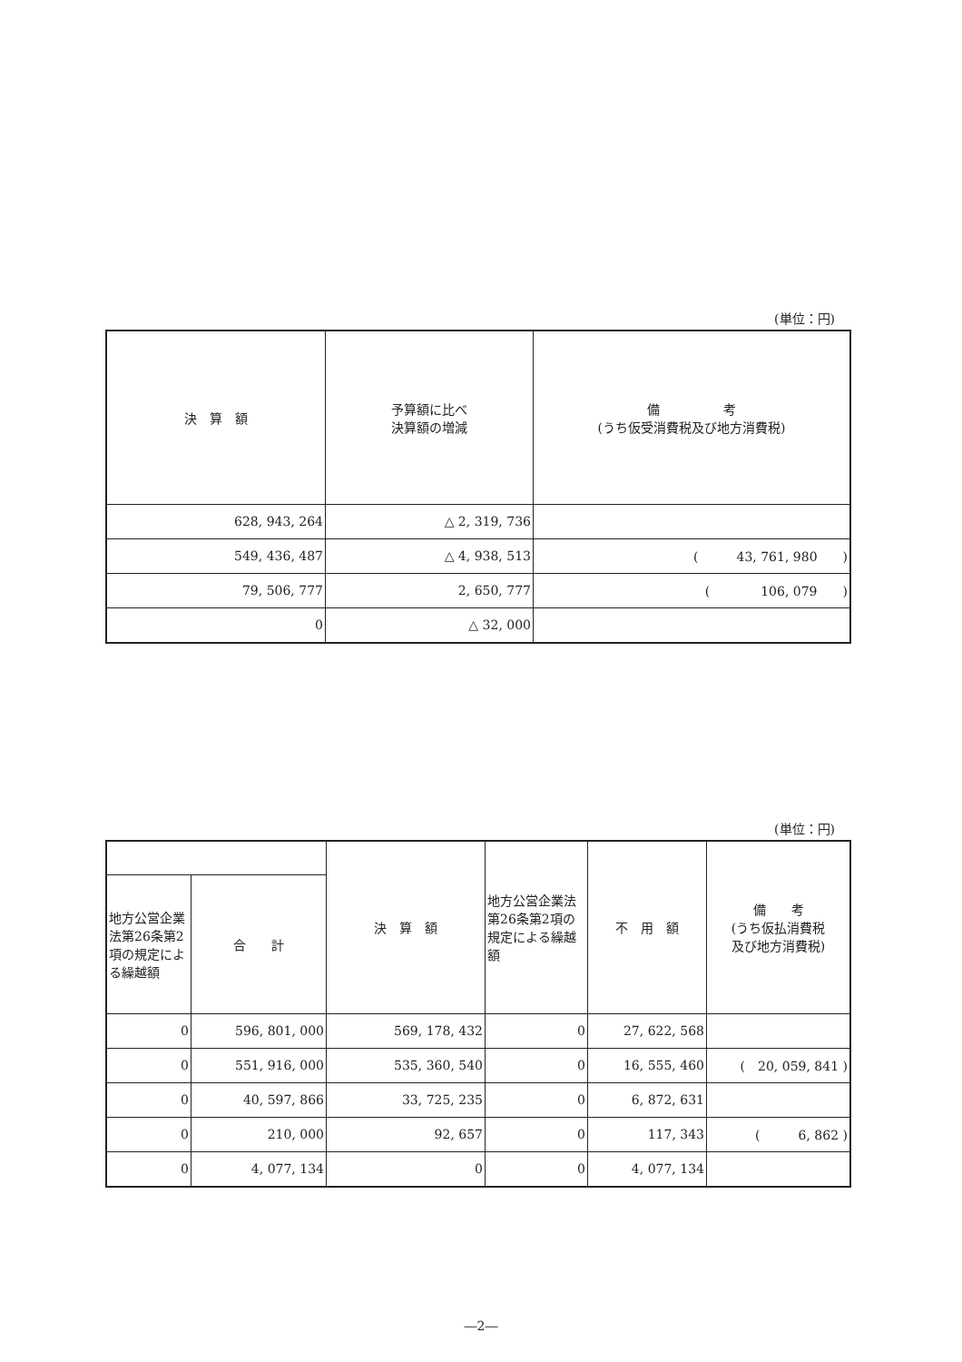(単位：円)
| 決 算 額 | 予算額に比べ 決算額の増減 | 備 考 (うち仮受消費税及び地方消費税) |
| --- | --- | --- |
| 628, 943, 264 | △ 2, 319, 736 | |
| 549, 436, 487 | △ 4, 938, 513 | ( 43, 761, 980 ) |
| 79, 506, 777 | 2, 650, 777 | ( 106, 079 ) |
| 0 | △ 32, 000 | |
(単位：円)
| | | 決 算 額 | 地方公営企業法第26条第2項の規定による繰越額 | 不 用 額 | 備 考 (うち仮払消費税 及び地方消費税) |
| --- | --- | --- | --- | --- | --- |
| 地方公営企業法第26条第2項の規定による繰越額 | 合 計 | | | | |
| 0 | 596, 801, 000 | 569, 178, 432 | 0 | 27, 622, 568 | |
| 0 | 551, 916, 000 | 535, 360, 540 | 0 | 16, 555, 460 | ( 20, 059, 841 ) |
| 0 | 40, 597, 866 | 33, 725, 235 | 0 | 6, 872, 631 | |
| 0 | 210, 000 | 92, 657 | 0 | 117, 343 | ( 6, 862 ) |
| 0 | 4, 077, 134 | 0 | 0 | 4, 077, 134 | |
―2―